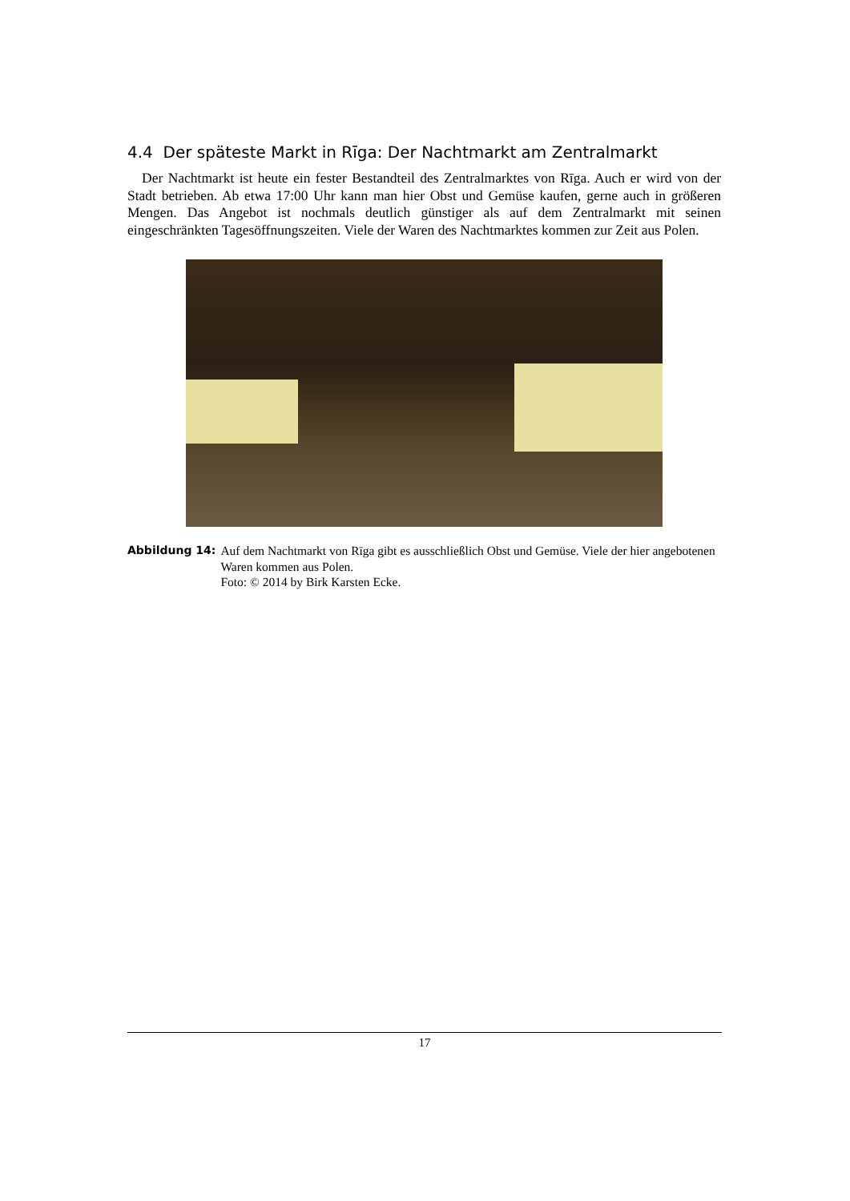4.4 Der späteste Markt in Rīga: Der Nachtmarkt am Zentralmarkt
Der Nachtmarkt ist heute ein fester Bestandteil des Zentralmarktes von Rīga. Auch er wird von der Stadt betrieben. Ab etwa 17:00 Uhr kann man hier Obst und Gemüse kaufen, gerne auch in größeren Mengen. Das Angebot ist nochmals deutlich günstiger als auf dem Zentralmarkt mit seinen eingeschränkten Tagesöffnungszeiten. Viele der Waren des Nachtmarktes kommen zur Zeit aus Polen.
Abbildung 14: Auf dem Nachtmarkt von Rīga gibt es ausschließlich Obst und Gemüse. Viele der hier angebotenen Waren kommen aus Polen.
Foto: © 2014 by Birk Karsten Ecke.
17